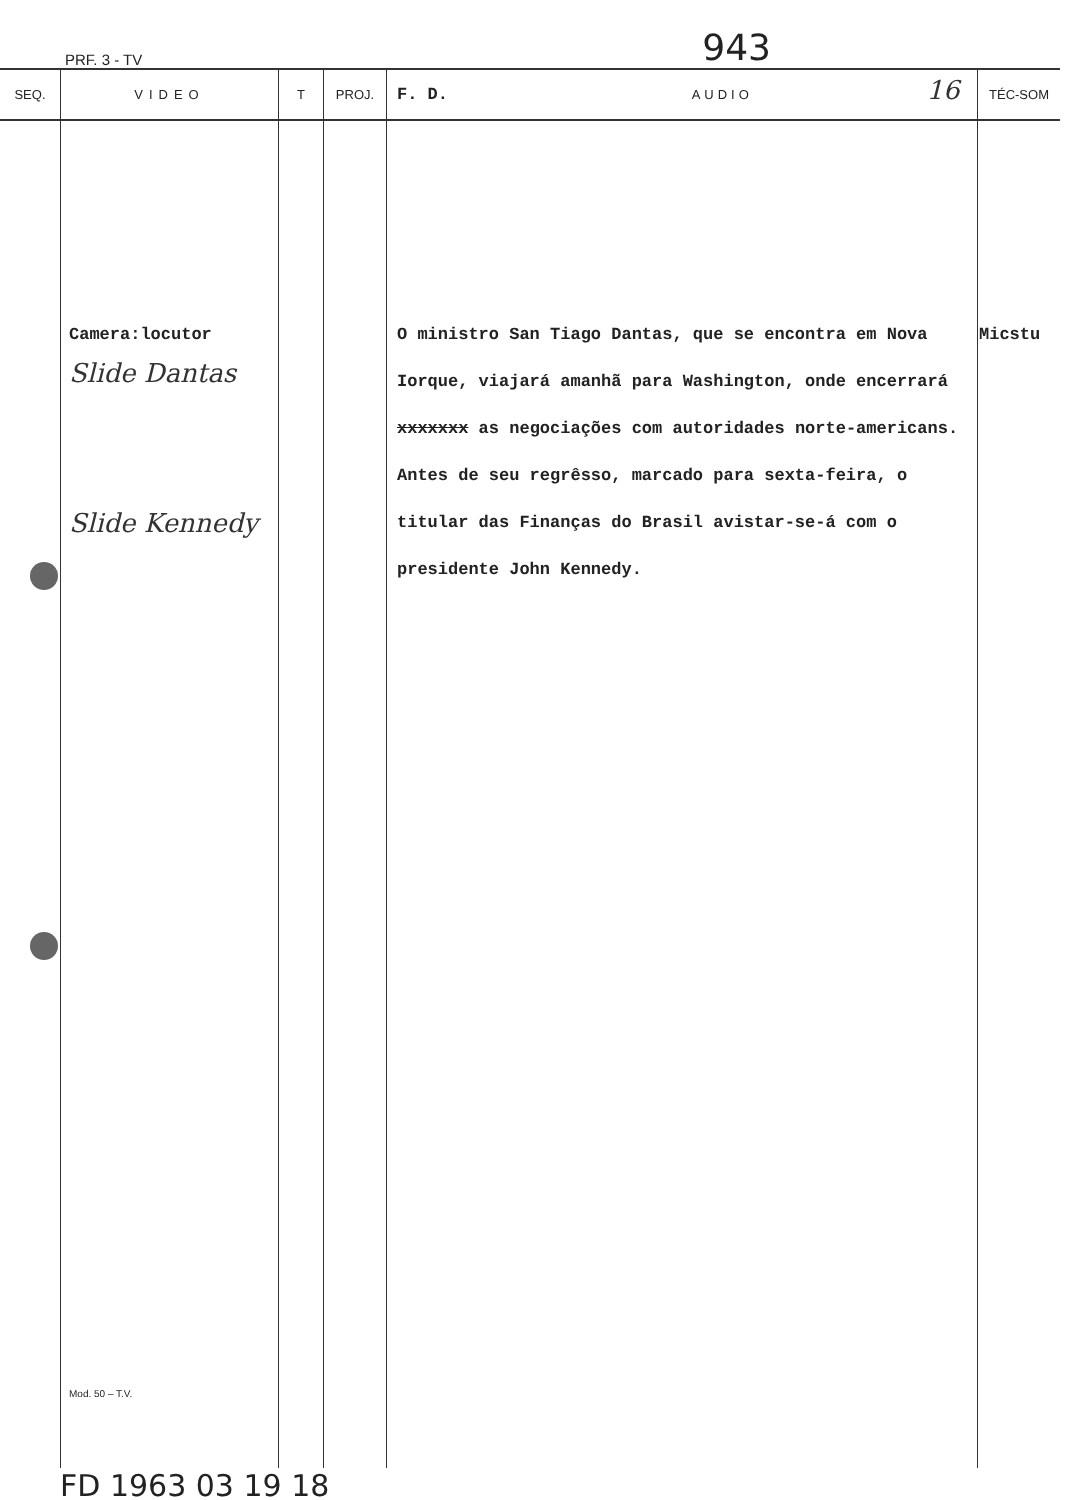PRF. 3 - TV 943
| SEQ. | VIDEO | T | PROJ. | F. D. AUDIO 16 | TÉC-SOM |
| --- | --- | --- | --- | --- | --- |
| | Camera:locutor Slide Dantas Slide Kennedy Mod. 50 – T.V. | | | O ministro San Tiago Dantas, que se encontra em Nova Iorque, viajará amanhã para Washington, onde encerrará xxxxxxx as negociações com autoridades norte-americans. Antes de seu regrêsso, marcado para sexta-feira, o titular das Finanças do Brasil avistar-se-á com o presidente John Kennedy. | Micstu |
FD 1963 03 19 18